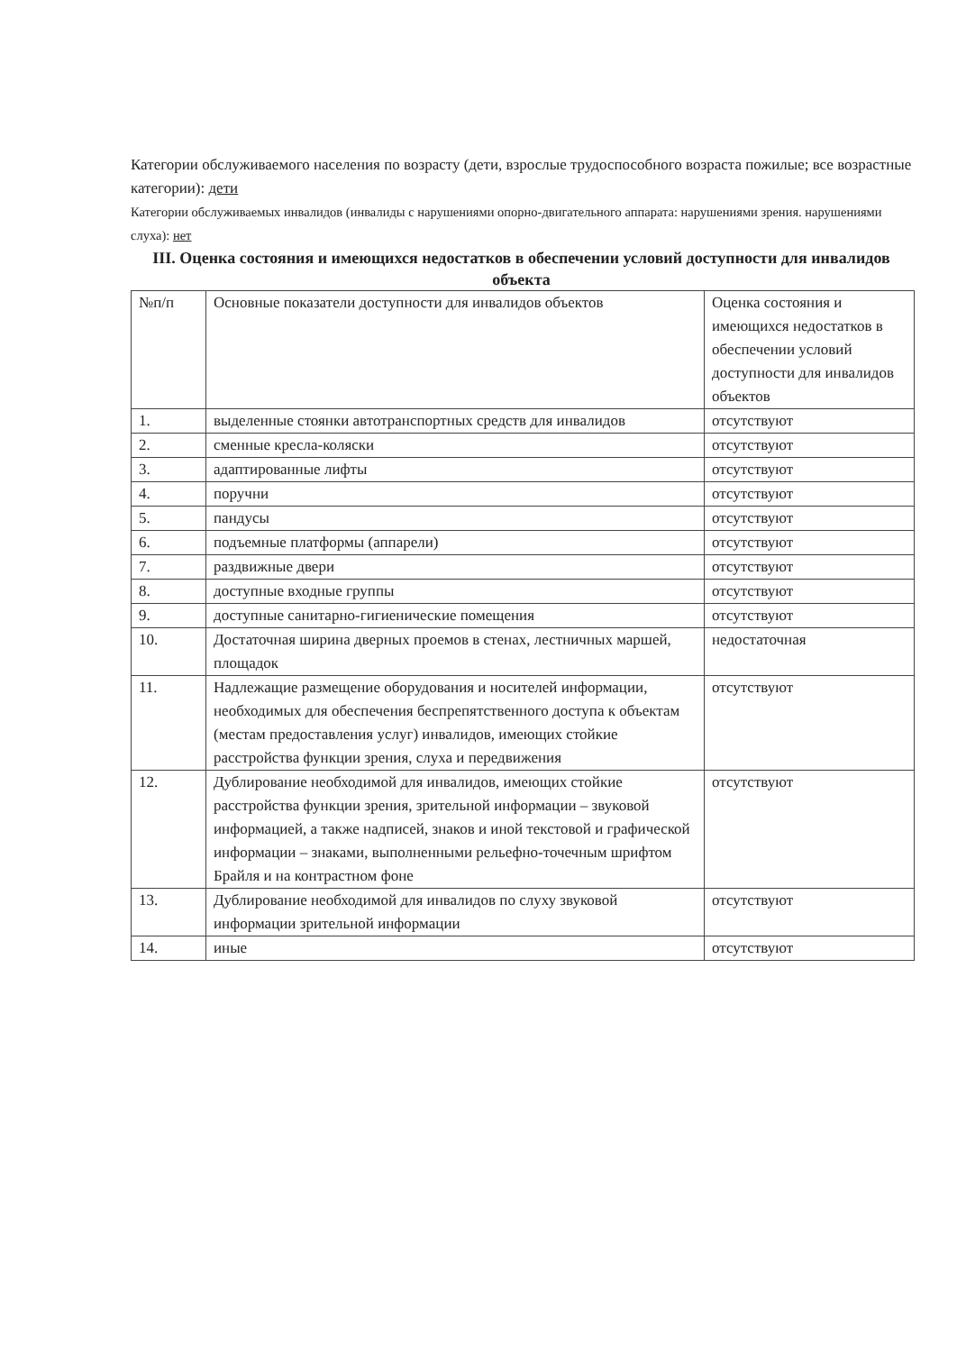Категории обслуживаемого населения по возрасту (дети, взрослые трудоспособного возраста пожилые; все возрастные категории): дети
Категории обслуживаемых инвалидов (инвалиды с нарушениями опорно-двигательного аппарата: нарушениями зрения. нарушениями слуха): нет
III. Оценка состояния и имеющихся недостатков в обеспечении условий доступности для инвалидов объекта
| №п/п | Основные показатели доступности для инвалидов объектов | Оценка состояния и имеющихся недостатков в обеспечении условий доступности для инвалидов объектов |
| --- | --- | --- |
| 1. | выделенные стоянки автотранспортных средств для инвалидов | отсутствуют |
| 2. | сменные кресла-коляски | отсутствуют |
| 3. | адаптированные лифты | отсутствуют |
| 4. | поручни | отсутствуют |
| 5. | пандусы | отсутствуют |
| 6. | подъемные платформы (аппарели) | отсутствуют |
| 7. | раздвижные двери | отсутствуют |
| 8. | доступные входные группы | отсутствуют |
| 9. | доступные санитарно-гигиенические помещения | отсутствуют |
| 10. | Достаточная ширина дверных проемов в стенах, лестничных маршей, площадок | недостаточная |
| 11. | Надлежащие размещение оборудования и носителей информации, необходимых для обеспечения беспрепятственного доступа к объектам (местам предоставления услуг) инвалидов, имеющих стойкие расстройства функции зрения, слуха и передвижения | отсутствуют |
| 12. | Дублирование необходимой для инвалидов, имеющих стойкие расстройства функции зрения, зрительной информации – звуковой информацией, а также надписей, знаков и иной текстовой и графической информации – знаками, выполненными рельефно-точечным шрифтом Брайля и на контрастном фоне | отсутствуют |
| 13. | Дублирование необходимой для инвалидов по слуху звуковой информации зрительной информации | отсутствуют |
| 14. | иные | отсутствуют |